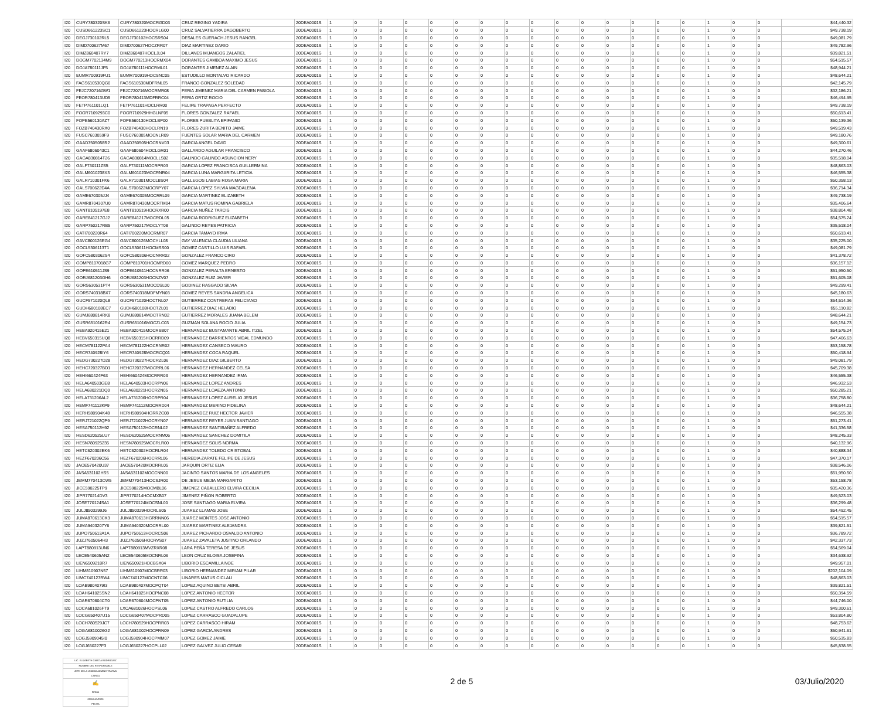| I20 | CURY780320SK6 | CURY780320MOCRGD03 | CRUZ REGINO YADIRA | 20DEA0001S | 1 | 0 | 0 | 0 | 0 | 0 | 0 | 0 | 0 | 0 | 0 | 0 | 0 | 0 | 0 | 1 | 0 | 0 | $44,440.32 |
| I20 | CUSD661223SC1 | CUSD661223HOCRLG00 | CRUZ SALVATIERRA DAGOBERTO | 20DEA0001S | 1 | 0 | 0 | 0 | 0 | 0 | 0 | 0 | 0 | 0 | 0 | 0 | 0 | 0 | 0 | 1 | 0 | 0 | $49,738.19 |
| I20 | DEGJ730102RL5 | DEGJ730102HOCSRS04 | DESALES GUERACH JESUS RANGEL | 20DEA0001S | 1 | 0 | 0 | 0 | 0 | 0 | 0 | 0 | 0 | 0 | 0 | 0 | 0 | 0 | 0 | 1 | 0 | 0 | $49,081.79 |
| I20 | DIMD700627M67 | DIMD700627HOCZRR07 | DIAZ MARTINEZ DARIO | 20DEA0001S | 1 | 0 | 0 | 0 | 0 | 0 | 0 | 0 | 0 | 0 | 0 | 0 | 0 | 0 | 0 | 1 | 0 | 0 | $49,782.96 |
| I20 | DIMZ860407RY7 | DIMZ860407HOCLJL04 | DILLANES MIJANGOS ZALATIEL | 20DEA0001S | 1 | 0 | 0 | 0 | 0 | 0 | 0 | 0 | 0 | 0 | 0 | 0 | 0 | 0 | 0 | 1 | 0 | 0 | $39,821.51 |
| I20 | DOGM7702134M9 | DOGM770213HOCRMX04 | DORANTES GAMBOA MAXIMO JESUS | 20DEA0001S | 1 | 0 | 0 | 0 | 0 | 0 | 0 | 0 | 0 | 0 | 0 | 0 | 0 | 0 | 0 | 1 | 0 | 0 | $54,515.57 |
| I20 | DOJA780111JF5 | DOJA780111HOCRML01 | DORANTES JIMENEZ ALAIN | 20DEA0001S | 1 | 0 | 0 | 0 | 0 | 0 | 0 | 0 | 0 | 0 | 0 | 0 | 0 | 0 | 0 | 1 | 0 | 0 | $48,944.21 |
| I20 | EUMR700919FU1 | EUMR700919HOCSNC05 | ESTUDILLO MONTALVO RICARDO | 20DEA0001S | 1 | 0 | 0 | 0 | 0 | 0 | 0 | 0 | 0 | 0 | 0 | 0 | 0 | 0 | 0 | 1 | 0 | 0 | $48,644.21 |
| I20 | FAGS610530QG0 | FAGS610530MDFRNL05 | FRANCO GONZALEZ SOLEDAD | 20DEA0001S | 1 | 0 | 0 | 0 | 0 | 0 | 0 | 0 | 0 | 0 | 0 | 0 | 0 | 0 | 0 | 1 | 0 | 0 | $42,145.79 |
| I20 | FEJC720716GW1 | FEJC720716MOCRMR08 | FERIA JIMENEZ MARIA DEL CARMEN FABIOLA | 20DEA0001S | 1 | 0 | 0 | 0 | 0 | 0 | 0 | 0 | 0 | 0 | 0 | 0 | 0 | 0 | 0 | 1 | 0 | 0 | $32,186.21 |
| I20 | FEOR780413UD5 | FEOR780413MDFRRC04 | FERIA ORTIZ ROCIO | 20DEA0001S | 1 | 0 | 0 | 0 | 0 | 0 | 0 | 0 | 0 | 0 | 0 | 0 | 0 | 0 | 0 | 1 | 0 | 0 | $46,494.95 |
| I20 | FETP761101LQ1 | FETP761101HOCLRR00 | FELIPE TRAPAGA PERFECTO | 20DEA0001S | 1 | 0 | 0 | 0 | 0 | 0 | 0 | 0 | 0 | 0 | 0 | 0 | 0 | 0 | 0 | 1 | 0 | 0 | $49,738.19 |
| I20 | FOGR7109293C0 | FOGR710929HHGLNF05 | FLORES GONZALEZ RAFAEL | 20DEA0001S | 1 | 0 | 0 | 0 | 0 | 0 | 0 | 0 | 0 | 0 | 0 | 0 | 0 | 0 | 0 | 1 | 0 | 0 | $50,613.41 |
| I20 | FOPE560130AZ7 | FOPE560130HOCLBP00 | FLORES PUEBLITA EPIFANIO | 20DEA0001S | 1 | 0 | 0 | 0 | 0 | 0 | 0 | 0 | 0 | 0 | 0 | 0 | 0 | 0 | 0 | 1 | 0 | 0 | $50,139.36 |
| I20 | FOZB740430RX0 | FOZB740430HOCLRN19 | FLORES ZURITA BENITO JAIME | 20DEA0001S | 1 | 0 | 0 | 0 | 0 | 0 | 0 | 0 | 0 | 0 | 0 | 0 | 0 | 0 | 0 | 1 | 0 | 0 | $49,519.43 |
| I20 | FUSC7603059F9 | FUSC760305MOCNLR09 | FUENTES SOLAR MARIA DEL CARMEN | 20DEA0001S | 1 | 0 | 0 | 0 | 0 | 0 | 0 | 0 | 0 | 0 | 0 | 0 | 0 | 0 | 0 | 1 | 0 | 0 | $49,180.76 |
| I20 | GAAD7505058R2 | GAAD750505HOCRNV03 | GARCIA ANGEL DAVID | 20DEA0001S | 1 | 0 | 0 | 0 | 0 | 0 | 0 | 0 | 0 | 0 | 0 | 0 | 0 | 0 | 0 | 1 | 0 | 0 | $49,300.61 |
| I20 | GAAF6806043C1 | GAAF680604HOCLGR01 | GALLARDO AGUILAR FRANCISCO | 20DEA0001S | 1 | 0 | 0 | 0 | 0 | 0 | 0 | 0 | 0 | 0 | 0 | 0 | 0 | 0 | 0 | 1 | 0 | 0 | $44,270.46 |
| I20 | GAGA830814T26 | GAGA830814MOCLLS02 | GALINDO GALINDO ASUNCION NERY | 20DEA0001S | 1 | 0 | 0 | 0 | 0 | 0 | 0 | 0 | 0 | 0 | 0 | 0 | 0 | 0 | 0 | 1 | 0 | 0 | $35,518.04 |
| I20 | GALF730111ZS5 | GALF730111MOCRPR03 | GARCIA LOPEZ FRANCISCA GUILLERMINA | 20DEA0001S | 1 | 0 | 0 | 0 | 0 | 0 | 0 | 0 | 0 | 0 | 0 | 0 | 0 | 0 | 0 | 1 | 0 | 0 | $48,863.03 |
| I20 | GALM6010238X3 | GALM601023MOCRNR04 | GARCIA LUNA MARGARITA LETICIA | 20DEA0001S | 1 | 0 | 0 | 0 | 0 | 0 | 0 | 0 | 0 | 0 | 0 | 0 | 0 | 0 | 0 | 1 | 0 | 0 | $46,555.38 |
| I20 | GALR710301FK6 | GALR710301MOCLBS04 | GALLEGOS LABIAS ROSA MARIA | 20DEA0001S | 1 | 0 | 0 | 0 | 0 | 0 | 0 | 0 | 0 | 0 | 0 | 0 | 0 | 0 | 0 | 1 | 0 | 0 | $50,358.13 |
| I20 | GALS700622D4A | GALS700622MOCRPY07 | GARCIA LOPEZ SYLVIA MAGDALENA | 20DEA0001S | 1 | 0 | 0 | 0 | 0 | 0 | 0 | 0 | 0 | 0 | 0 | 0 | 0 | 0 | 0 | 1 | 0 | 0 | $36,714.34 |
| I20 | GAME670305JJ4 | GAME670305MOCRRL09 | GARCIA MARTINEZ ELIZABETH | 20DEA0001S | 1 | 0 | 0 | 0 | 0 | 0 | 0 | 0 | 0 | 0 | 0 | 0 | 0 | 0 | 0 | 1 | 0 | 0 | $49,738.19 |
| I20 | GAMR8704307U0 | GAMR870430MOCRTM04 | GARCIA MATUS ROMINA GABRIELA | 20DEA0001S | 1 | 0 | 0 | 0 | 0 | 0 | 0 | 0 | 0 | 0 | 0 | 0 | 0 | 0 | 0 | 1 | 0 | 0 | $35,406.64 |
| I20 | GANT8105197E8 | GANT810519HOCRXR00 | GARCIA NUÑEZ TARCIS | 20DEA0001S | 1 | 0 | 0 | 0 | 0 | 0 | 0 | 0 | 0 | 0 | 0 | 0 | 0 | 0 | 0 | 1 | 0 | 0 | $38,804.48 |
| I20 | GARE841217GJ2 | GARE841217MOCRDL05 | GARCIA RODRIGUEZ ELIZABETH | 20DEA0001S | 1 | 0 | 0 | 0 | 0 | 0 | 0 | 0 | 0 | 0 | 0 | 0 | 0 | 0 | 0 | 1 | 0 | 0 | $54,575.24 |
| I20 | GARP750217RB5 | GARP750217MOCLYT08 | GALINDO REYES PATRICIA | 20DEA0001S | 1 | 0 | 0 | 0 | 0 | 0 | 0 | 0 | 0 | 0 | 0 | 0 | 0 | 0 | 0 | 1 | 0 | 0 | $35,518.04 |
| I20 | GATI700220R64 | GATI700220MOCRMR07 | GARCIA TAMAYO IRMA | 20DEA0001S | 1 | 0 | 0 | 0 | 0 | 0 | 0 | 0 | 0 | 0 | 0 | 0 | 0 | 0 | 0 | 1 | 0 | 0 | $50,613.41 |
| I20 | GAVC800126EG4 | GAVC800126MOCYLL08 | GAY VALENCIA CLAUDIA LILIANA | 20DEA0001S | 1 | 0 | 0 | 0 | 0 | 0 | 0 | 0 | 0 | 0 | 0 | 0 | 0 | 0 | 0 | 1 | 0 | 0 | $35,225.00 |
| I20 | GOCL5306113T1 | GOCL530611HOCMSS00 | GOMEZ CASTILLO LUIS RAFAEL | 20DEA0001S | 1 | 0 | 0 | 0 | 0 | 0 | 0 | 0 | 0 | 0 | 0 | 0 | 0 | 0 | 0 | 1 | 0 | 0 | $49,081.79 |
| I20 | GOFC5803062S4 | GOFC580306HOCNRR02 | GONZALEZ FRANCO CIRO | 20DEA0001S | 1 | 0 | 0 | 0 | 0 | 0 | 0 | 0 | 0 | 0 | 0 | 0 | 0 | 0 | 0 | 1 | 0 | 0 | $41,378.72 |
| I20 | GOMP8107018G7 | GOMP810701HOCMRD00 | GOMEZ MARQUEZ PEDRO | 20DEA0001S | 1 | 0 | 0 | 0 | 0 | 0 | 0 | 0 | 0 | 0 | 0 | 0 | 0 | 0 | 0 | 1 | 0 | 0 | $36,157.12 |
| I20 | GOPE610511JS9 | GOPE610511HOCNRR06 | GONZALEZ PERALTA ERNESTO | 20DEA0001S | 1 | 0 | 0 | 0 | 0 | 0 | 0 | 0 | 0 | 0 | 0 | 0 | 0 | 0 | 0 | 1 | 0 | 0 | $51,950.50 |
| I20 | GORJ681203GH6 | GORJ681203HOCNZV07 | GONZALEZ RUIZ JAVIER | 20DEA0001S | 1 | 0 | 0 | 0 | 0 | 0 | 0 | 0 | 0 | 0 | 0 | 0 | 0 | 0 | 0 | 1 | 0 | 0 | $51,605.08 |
| I20 | GORS630531PT4 | GORS630531MOCDSL00 | GODINEZ RASGADO SILVIA | 20DEA0001S | 1 | 0 | 0 | 0 | 0 | 0 | 0 | 0 | 0 | 0 | 0 | 0 | 0 | 0 | 0 | 1 | 0 | 0 | $49,299.41 |
| I20 | GORS740318BX7 | GORS740318MDFMYN03 | GOMEZ REYES SANDRA ANGELICA | 20DEA0001S | 1 | 0 | 0 | 0 | 0 | 0 | 0 | 0 | 0 | 0 | 0 | 0 | 0 | 0 | 0 | 1 | 0 | 0 | $45,180.63 |
| I20 | GUCF571020QL8 | GUCF571020HOCTNL07 | GUTIERREZ CONTRERAS FELICIANO | 20DEA0001S | 1 | 0 | 0 | 0 | 0 | 0 | 0 | 0 | 0 | 0 | 0 | 0 | 0 | 0 | 0 | 1 | 0 | 0 | $54,514.36 |
| I20 | GUDH680108EC7 | GUDH680108HOCTZL01 | GUTIERREZ DIAZ HELADIO | 20DEA0001S | 1 | 0 | 0 | 0 | 0 | 0 | 0 | 0 | 0 | 0 | 0 | 0 | 0 | 0 | 0 | 1 | 0 | 0 | $55,110.82 |
| I20 | GUMJ680814RK8 | GUMJ680814MOCTRN02 | GUTIERREZ MORALES JUANA BELEM | 20DEA0001S | 1 | 0 | 0 | 0 | 0 | 0 | 0 | 0 | 0 | 0 | 0 | 0 | 0 | 0 | 0 | 1 | 0 | 0 | $48,644.21 |
| I20 | GUSR6510162R4 | GUSR651016MOCZLC03 | GUZMAN SOLANA ROCIO JULIA | 20DEA0001S | 1 | 0 | 0 | 0 | 0 | 0 | 0 | 0 | 0 | 0 | 0 | 0 | 0 | 0 | 0 | 1 | 0 | 0 | $49,154.73 |
| I20 | HEBA920415E21 | HEBA920415MOCRSB07 | HERNANDEZ BUSTAMANTE ABRIL ITZEL | 20DEA0001S | 1 | 0 | 0 | 0 | 0 | 0 | 0 | 0 | 0 | 0 | 0 | 0 | 0 | 0 | 0 | 1 | 0 | 0 | $54,575.24 |
| I20 | HEBV650315UQ8 | HEBV650315HOCRRD09 | HERNANDEZ BARRIENTOS VIDAL EDMUNDO | 20DEA0001S | 1 | 0 | 0 | 0 | 0 | 0 | 0 | 0 | 0 | 0 | 0 | 0 | 0 | 0 | 0 | 1 | 0 | 0 | $47,406.63 |
| I20 | HECM781122PA4 | HECM781122HOCRNR02 | HERNANDEZ CANSECO MAURO | 20DEA0001S | 1 | 0 | 0 | 0 | 0 | 0 | 0 | 0 | 0 | 0 | 0 | 0 | 0 | 0 | 0 | 1 | 0 | 0 | $53,158.78 |
| I20 | HECR740928IY6 | HECR740928MOCRCQ01 | HERNANDEZ COCA RAQUEL | 20DEA0001S | 1 | 0 | 0 | 0 | 0 | 0 | 0 | 0 | 0 | 0 | 0 | 0 | 0 | 0 | 0 | 1 | 0 | 0 | $50,418.94 |
| I20 | HEDG730227D28 | HEDG730227HOCRZL06 | HERNANDEZ DIAZ GILBERTO | 20DEA0001S | 1 | 0 | 0 | 0 | 0 | 0 | 0 | 0 | 0 | 0 | 0 | 0 | 0 | 0 | 0 | 1 | 0 | 0 | $49,081.79 |
| I20 | HEHC720327BD1 | HEHC720327MOCRRL06 | HERNANDEZ HERNANDEZ CELSA | 20DEA0001S | 1 | 0 | 0 | 0 | 0 | 0 | 0 | 0 | 0 | 0 | 0 | 0 | 0 | 0 | 0 | 1 | 0 | 0 | $45,709.38 |
| I20 | HEHI660424P63 | HEHI660424MOCRRR03 | HERNANDEZ HERNANDEZ IRMA | 20DEA0001S | 1 | 0 | 0 | 0 | 0 | 0 | 0 | 0 | 0 | 0 | 0 | 0 | 0 | 0 | 0 | 1 | 0 | 0 | $46,555.38 |
| I20 | HELA640503GE8 | HELA640503HOCRPN06 | HERNANDEZ LOPEZ ANDRES | 20DEA0001S | 1 | 0 | 0 | 0 | 0 | 0 | 0 | 0 | 0 | 0 | 0 | 0 | 0 | 0 | 0 | 1 | 0 | 0 | $46,932.53 |
| I20 | HELA680221DQ0 | HELA680221HOCRZN05 | HERNANDEZ LOAEZA ANTONIO | 20DEA0001S | 1 | 0 | 0 | 0 | 0 | 0 | 0 | 0 | 0 | 0 | 0 | 0 | 0 | 0 | 0 | 1 | 0 | 0 | $50,285.21 |
| I20 | HELA731206AL2 | HELA731206HOCRPR04 | HERNANDEZ LOPEZ AURELIO JESUS | 20DEA0001S | 1 | 0 | 0 | 0 | 0 | 0 | 0 | 0 | 0 | 0 | 0 | 0 | 0 | 0 | 0 | 1 | 0 | 0 | $36,758.80 |
| I20 | HEMF741112KP9 | HEMF741112MOCRRD04 | HERNANDEZ MERINO FIDELINA | 20DEA0001S | 1 | 0 | 0 | 0 | 0 | 0 | 0 | 0 | 0 | 0 | 0 | 0 | 0 | 0 | 0 | 1 | 0 | 0 | $48,644.21 |
| I20 | HERH580904K48 | HERH580904HGRRZC08 | HERNANDEZ RUIZ HECTOR JAVIER | 20DEA0001S | 1 | 0 | 0 | 0 | 0 | 0 | 0 | 0 | 0 | 0 | 0 | 0 | 0 | 0 | 0 | 1 | 0 | 0 | $46,555.38 |
| I20 | HERJ721022QP9 | HERJ721022HOCRYN07 | HERNANDEZ REYES JUAN SANTIAGO | 20DEA0001S | 1 | 0 | 0 | 0 | 0 | 0 | 0 | 0 | 0 | 0 | 0 | 0 | 0 | 0 | 0 | 1 | 0 | 0 | $51,273.41 |
| I20 | HESA750112H92 | HESA750112HOCRNL02 | HERNANDEZ SANTIBAÑEZ ALFREDO | 20DEA0001S | 1 | 0 | 0 | 0 | 0 | 0 | 0 | 0 | 0 | 0 | 0 | 0 | 0 | 0 | 0 | 1 | 0 | 0 | $41,336.58 |
| I20 | HESD620525LU7 | HESD620525MOCRNM06 | HERNANDEZ SANCHEZ DOMITILA | 20DEA0001S | 1 | 0 | 0 | 0 | 0 | 0 | 0 | 0 | 0 | 0 | 0 | 0 | 0 | 0 | 0 | 1 | 0 | 0 | $48,245.33 |
| I20 | HESN780925235 | HESN780925MOCRLR00 | HERNANDEZ SOLIS NORMA | 20DEA0001S | 1 | 0 | 0 | 0 | 0 | 0 | 0 | 0 | 0 | 0 | 0 | 0 | 0 | 0 | 0 | 1 | 0 | 0 | $40,132.96 |
| I20 | HETC620302EK6 | HETC620302HOCRLR04 | HERNANDEZ TOLEDO CRISTOBAL | 20DEA0001S | 1 | 0 | 0 | 0 | 0 | 0 | 0 | 0 | 0 | 0 | 0 | 0 | 0 | 0 | 0 | 1 | 0 | 0 | $40,888.34 |
| I20 | HEZF670206C56 | HEZF670206HOCRRL06 | HEREDIA ZARATE FELIPE DE JESUS | 20DEA0001S | 1 | 0 | 0 | 0 | 0 | 0 | 0 | 0 | 0 | 0 | 0 | 0 | 0 | 0 | 0 | 1 | 0 | 0 | $47,370.17 |
| I20 | JAOE570420U37 | JAOE570420MOCRRL05 | JARQUIN ORTIZ ELIA | 20DEA0001S | 1 | 0 | 0 | 0 | 0 | 0 | 0 | 0 | 0 | 0 | 0 | 0 | 0 | 0 | 0 | 1 | 0 | 0 | $38,546.06 |
| I20 | JASA531102HS5 | JASA531102MOCCNN00 | JACINTO SANTOS MARIA DE LOS ANGELES | 20DEA0001S | 1 | 0 | 0 | 0 | 0 | 0 | 0 | 0 | 0 | 0 | 0 | 0 | 0 | 0 | 0 | 1 | 0 | 0 | $51,950.50 |
| I20 | JEMM770413CW5 | JEMM770413HOCSJR00 | DE JESUS MEJIA MARGARITO | 20DEA0001S | 1 | 0 | 0 | 0 | 0 | 0 | 0 | 0 | 0 | 0 | 0 | 0 | 0 | 0 | 0 | 1 | 0 | 0 | $53,158.78 |
| I20 | JICE590225TP9 | JICE590225MOCMBL06 | JIMENEZ CABALLERO ELVIRA CECILIA | 20DEA0001S | 1 | 0 | 0 | 0 | 0 | 0 | 0 | 0 | 0 | 0 | 0 | 0 | 0 | 0 | 0 | 1 | 0 | 0 | $35,420.36 |
| I20 | JIPR770214DV3 | JIPR770214HOCMXB07 | JIMENEZ PIÑON ROBERTO | 20DEA0001S | 1 | 0 | 0 | 0 | 0 | 0 | 0 | 0 | 0 | 0 | 0 | 0 | 0 | 0 | 0 | 1 | 0 | 0 | $49,523.03 |
| I20 | JOSE770124SA1 | JOSE770124MOCSNL00 | JOSE SANTIAGO MARIA ELVIRA | 20DEA0001S | 1 | 0 | 0 | 0 | 0 | 0 | 0 | 0 | 0 | 0 | 0 | 0 | 0 | 0 | 0 | 1 | 0 | 0 | $36,299.48 |
| I20 | JULJ8503299J6 | JULJ850329HOCRLS05 | JUAREZ LLAMAS JOSE | 20DEA0001S | 1 | 0 | 0 | 0 | 0 | 0 | 0 | 0 | 0 | 0 | 0 | 0 | 0 | 0 | 0 | 1 | 0 | 0 | $54,492.45 |
| I20 | JUMA870613CK3 | JUMA870613HGRRNN06 | JUAREZ MONTES JOSE ANTONIO | 20DEA0001S | 1 | 0 | 0 | 0 | 0 | 0 | 0 | 0 | 0 | 0 | 0 | 0 | 0 | 0 | 0 | 1 | 0 | 0 | $54,515.57 |
| I20 | JUMA9403207Y6 | JUMA940320MOCRRL00 | JUAREZ MARTINEZ ALEJANDRA | 20DEA0001S | 1 | 0 | 0 | 0 | 0 | 0 | 0 | 0 | 0 | 0 | 0 | 0 | 0 | 0 | 0 | 1 | 0 | 0 | $39,821.51 |
| I20 | JUPO750613A1A | JUPO750613HOCRCS06 | JUAREZ PICHARDO OSVALDO ANTONIO | 20DEA0001S | 1 | 0 | 0 | 0 | 0 | 0 | 0 | 0 | 0 | 0 | 0 | 0 | 0 | 0 | 0 | 1 | 0 | 0 | $36,789.72 |
| I20 | JUZJ7605064H3 | JUZJ760506HOCRVS07 | JUAREZ ZAVALETA JUSTINO ORLANDO | 20DEA0001S | 1 | 0 | 0 | 0 | 0 | 0 | 0 | 0 | 0 | 0 | 0 | 0 | 0 | 0 | 0 | 1 | 0 | 0 | $42,337.73 |
| I20 | LAPT880913UN6 | LAPT880913MVZRXR08 | LARA PEÑA TERESA DE JESUS | 20DEA0001S | 1 | 0 | 0 | 0 | 0 | 0 | 0 | 0 | 0 | 0 | 0 | 0 | 0 | 0 | 0 | 1 | 0 | 0 | $54,569.04 |
| I20 | LECE540605AN2 | LECE540605MOCNRL06 | LEON CRUZ ELOISA JOSEFINA | 20DEA0001S | 1 | 0 | 0 | 0 | 0 | 0 | 0 | 0 | 0 | 0 | 0 | 0 | 0 | 0 | 0 | 1 | 0 | 0 | $34,638.92 |
| I20 | LIEN6509218R7 | LIEN650921HOCBSX04 | LIBORIO ESCAMILLA NOE | 20DEA0001S | 1 | 0 | 0 | 0 | 0 | 0 | 0 | 0 | 0 | 0 | 0 | 0 | 0 | 0 | 0 | 1 | 0 | 0 | $49,957.01 |
| I20 | LIHM810907N57 | LIHM810907MOCBRR03 | LIBORIO HERNANDEZ MIRIAM PILAR | 20DEA0001S | 1 | 0 | 0 | 0 | 0 | 0 | 0 | 0 | 0 | 0 | 0 | 0 | 0 | 0 | 0 | 1 | 0 | 0 | $202,104.09 |
| I20 | LIMC740127RW4 | LIMC740127MOCNTC06 | LINARES MATUS CICLALI | 20DEA0001S | 1 | 0 | 0 | 0 | 0 | 0 | 0 | 0 | 0 | 0 | 0 | 0 | 0 | 0 | 0 | 1 | 0 | 0 | $48,863.03 |
| I20 | LOAB9804079I3 | LOAB980407MOCPQT04 | LOPEZ AQUINO BETSI ABRIL | 20DEA0001S | 1 | 0 | 0 | 0 | 0 | 0 | 0 | 0 | 0 | 0 | 0 | 0 | 0 | 0 | 0 | 1 | 0 | 0 | $39,821.51 |
| I20 | LOAH641025SN2 | LOAH641025HOCPNC08 | LOPEZ ANTONIO HECTOR | 20DEA0001S | 1 | 0 | 0 | 0 | 0 | 0 | 0 | 0 | 0 | 0 | 0 | 0 | 0 | 0 | 0 | 1 | 0 | 0 | $50,394.59 |
| I20 | LOAR670604CT0 | LOAR670604MOCPNT05 | LOPEZ ANTONIO RUTILIA | 20DEA0001S | 1 | 0 | 0 | 0 | 0 | 0 | 0 | 0 | 0 | 0 | 0 | 0 | 0 | 0 | 0 | 1 | 0 | 0 | $44,746.00 |
| I20 | LOCA681026FT9 | LXCA681026HOCPSL06 | LOPEZ CASTRO ALFREDO CARLOS | 20DEA0001S | 1 | 0 | 0 | 0 | 0 | 0 | 0 | 0 | 0 | 0 | 0 | 0 | 0 | 0 | 0 | 1 | 0 | 0 | $49,300.61 |
| I20 | LOCG650407U15 | LOCG650407MOCPRD05 | LOPEZ CARRASCO GUADALUPE | 20DEA0001S | 1 | 0 | 0 | 0 | 0 | 0 | 0 | 0 | 0 | 0 | 0 | 0 | 0 | 0 | 0 | 1 | 0 | 0 | $53,804.80 |
| I20 | LOCH780529JC7 | LOCH780529HOCPRR03 | LOPEZ CARRASCO HIRAM | 20DEA0001S | 1 | 0 | 0 | 0 | 0 | 0 | 0 | 0 | 0 | 0 | 0 | 0 | 0 | 0 | 0 | 1 | 0 | 0 | $48,753.62 |
| I20 | LOGA6810026G2 | LOGA681002HOCPRN09 | LOPEZ GARCIA ANDRES | 20DEA0001S | 1 | 0 | 0 | 0 | 0 | 0 | 0 | 0 | 0 | 0 | 0 | 0 | 0 | 0 | 0 | 1 | 0 | 0 | $50,941.61 |
| I20 | LOGJ5909045I0 | LOGJ590904HOCPMM07 | LOPEZ GOMEZ JAIME | 20DEA0001S | 1 | 0 | 0 | 0 | 0 | 0 | 0 | 0 | 0 | 0 | 0 | 0 | 0 | 0 | 0 | 1 | 0 | 0 | $50,535.83 |
| I20 | LOGJ650227F3 | LOGJ650227HOCPLL02 | LOPEZ GALVEZ JULIO CESAR | 20DEA0001S | 1 | 0 | 0 | 0 | 0 | 0 | 0 | 0 | 0 | 0 | 0 | 0 | 0 | 0 | 0 | 1 | 0 | 0 | $45,838.55 |
LIC. ELIZABETH GARCIA RODRIGUEZ
NOMBRE DEL RESPONSABLE
JEFE DE LA UNIDAD ADMINISTRATIVA
CARGO
✍
FIRMA
03/JULIO/2020
FECHA
2 de 5 03/Julio/2020